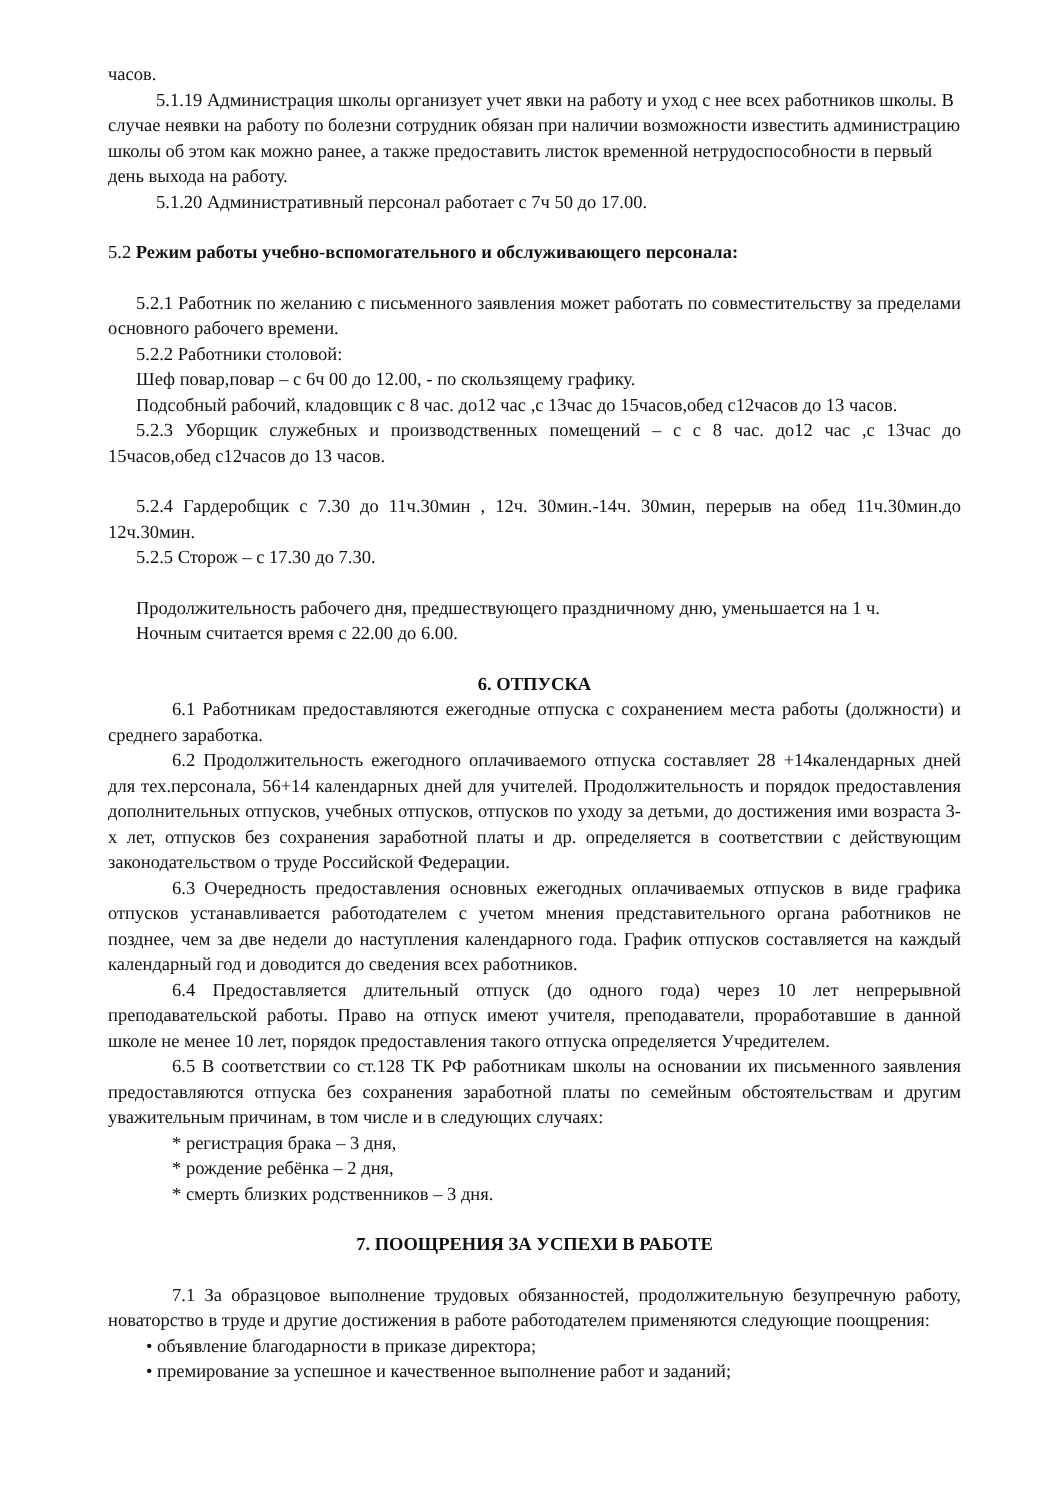часов.
5.1.19 Администрация школы организует учет явки на работу и уход с нее всех работников школы. В случае неявки на работу по болезни сотрудник обязан при наличии возможности известить администрацию школы об этом как можно ранее, а также предоставить листок временной нетрудоспособности в первый день выхода на работу.
5.1.20 Административный персонал работает с 7ч 50 до 17.00.
5.2 Режим работы учебно-вспомогательного и обслуживающего персонала:
5.2.1 Работник по желанию с письменного заявления может работать по совместительству за пределами основного рабочего времени.
5.2.2 Работники столовой:
Шеф повар,повар – с 6ч 00 до 12.00, - по скользящему графику.
Подсобный рабочий, кладовщик с 8 час. до12 час ,с 13час до 15часов,обед с12часов до 13 часов.
5.2.3 Уборщик служебных и производственных помещений – с с 8 час. до12 час ,с 13час до 15часов,обед с12часов до 13 часов.
5.2.4 Гардеробщик с 7.30 до 11ч.30мин , 12ч. 30мин.-14ч. 30мин, перерыв на обед 11ч.30мин.до 12ч.30мин.
5.2.5 Сторож – с 17.30 до 7.30.
Продолжительность рабочего дня, предшествующего праздничному дню, уменьшается на 1 ч.
Ночным считается время с 22.00 до 6.00.
6. ОТПУСКА
6.1 Работникам предоставляются ежегодные отпуска с сохранением места работы (должности) и среднего заработка.
6.2 Продолжительность ежегодного оплачиваемого отпуска составляет 28 +14календарных дней для тех.персонала, 56+14 календарных дней для учителей. Продолжительность и порядок предоставления дополнительных отпусков, учебных отпусков, отпусков по уходу за детьми, до достижения ими возраста 3-х лет, отпусков без сохранения заработной платы и др. определяется в соответствии с действующим законодательством о труде Российской Федерации.
6.3 Очередность предоставления основных ежегодных оплачиваемых отпусков в виде графика отпусков устанавливается работодателем с учетом мнения представительного органа работников не позднее, чем за две недели до наступления календарного года. График отпусков составляется на каждый календарный год и доводится до сведения всех работников.
6.4 Предоставляется длительный отпуск (до одного года) через 10 лет непрерывной преподавательской работы. Право на отпуск имеют учителя, преподаватели, проработавшие в данной школе не менее 10 лет, порядок предоставления такого отпуска определяется Учредителем.
6.5 В соответствии со ст.128 ТК РФ работникам школы на основании их письменного заявления предоставляются отпуска без сохранения заработной платы по семейным обстоятельствам и другим уважительным причинам, в том числе и в следующих случаях:
* регистрация брака – 3 дня,
* рождение ребёнка – 2 дня,
* смерть близких родственников – 3 дня.
7. ПООЩРЕНИЯ ЗА УСПЕХИ В РАБОТЕ
7.1 За образцовое выполнение трудовых обязанностей, продолжительную безупречную работу, новаторство в труде и другие достижения в работе работодателем применяются следующие поощрения:
• объявление благодарности в приказе директора;
• премирование за успешное и качественное выполнение работ и заданий;